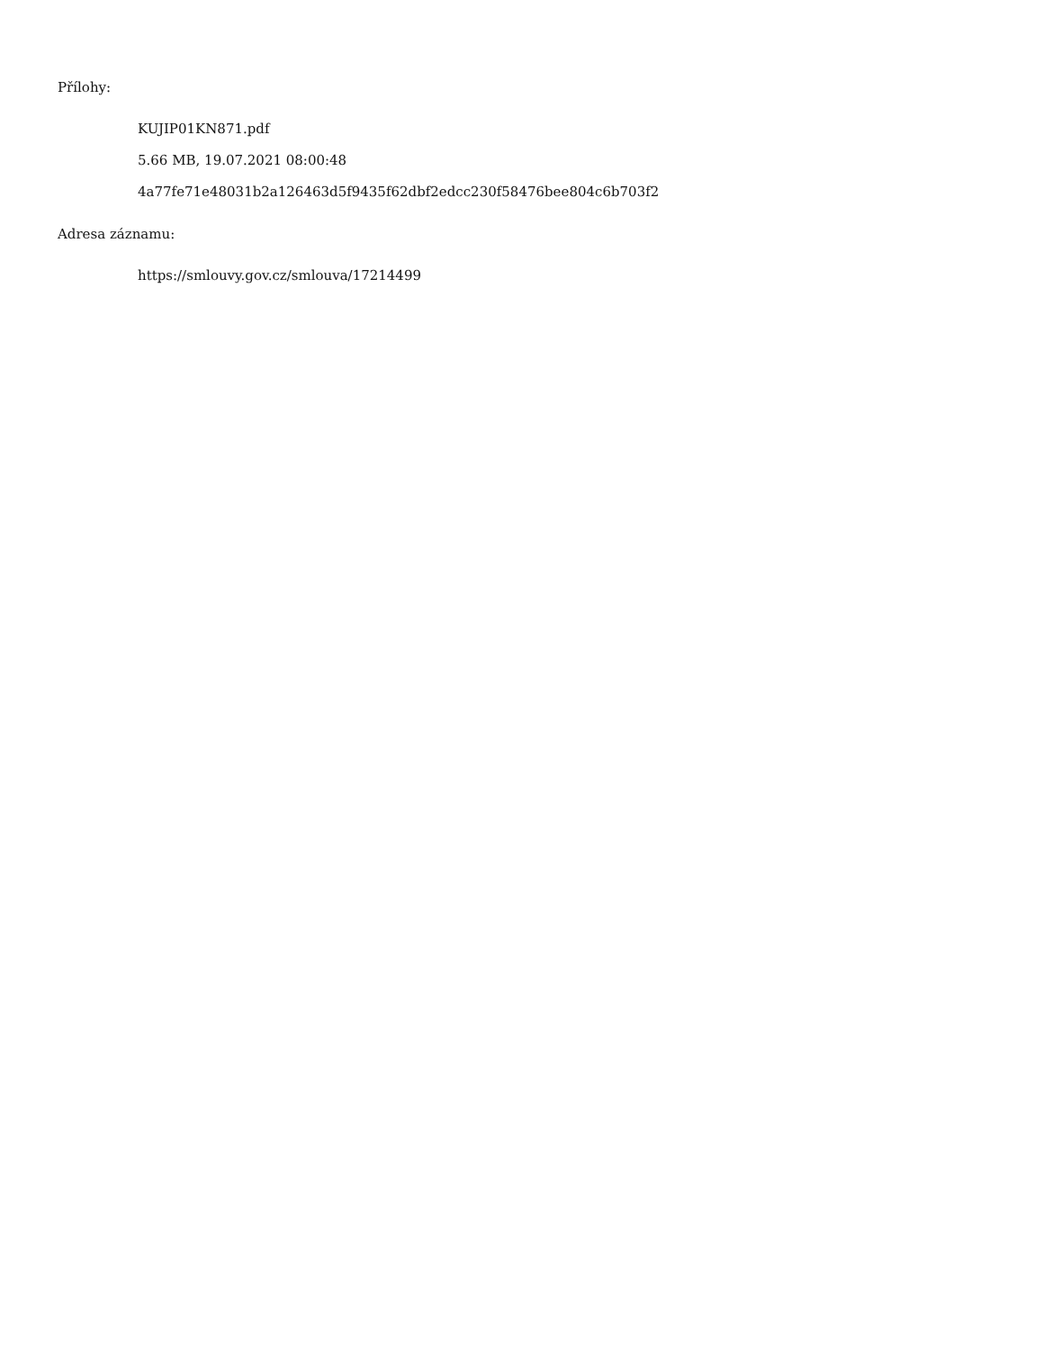Přílohy:
KUJIP01KN871.pdf
5.66 MB, 19.07.2021 08:00:48
4a77fe71e48031b2a126463d5f9435f62dbf2edcc230f58476bee804c6b703f2
Adresa záznamu:
https://smlouvy.gov.cz/smlouva/17214499